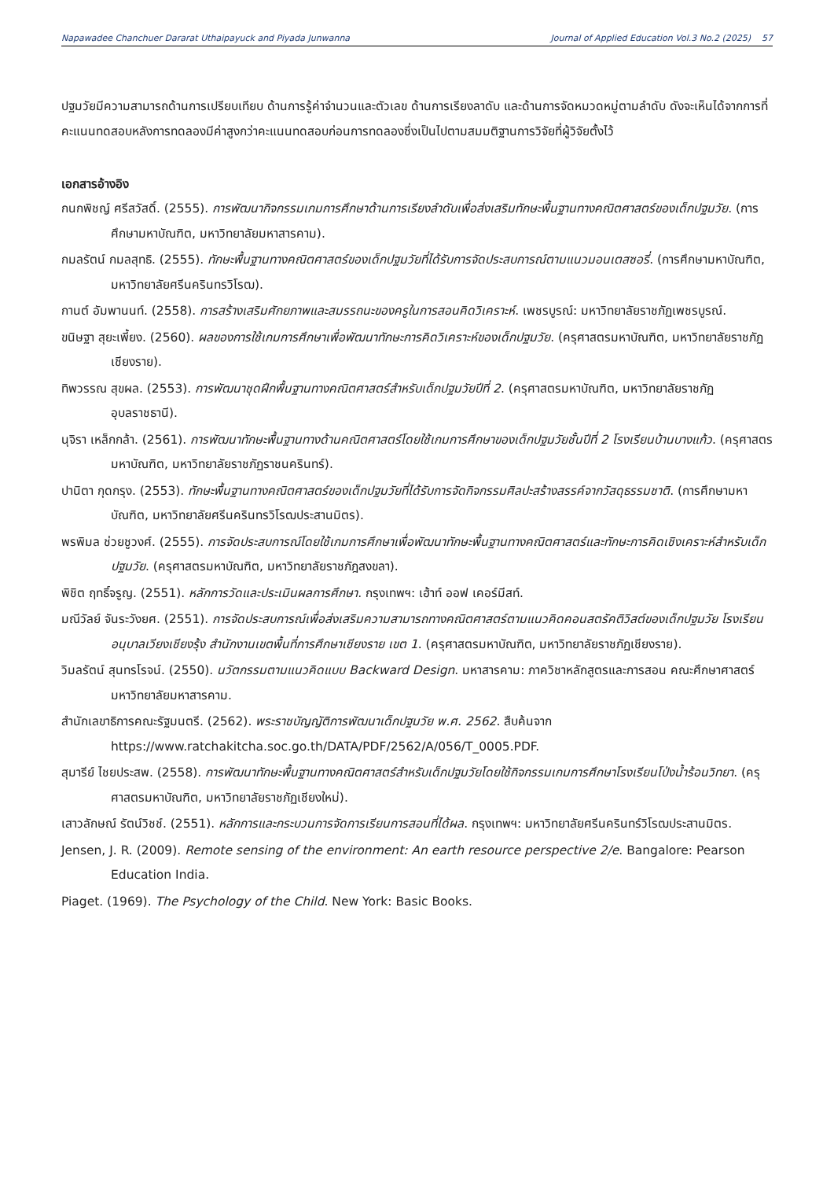Napawadee Chanchuer Dararat Uthaipayuck and Piyada Junwanna Journal of Applied Education Vol.3 No.2 (2025) 57
ปฐมวัยมีความสามารถด้านการเปรียบเทียบ ด้านการรู้ค่าจำนวนและตัวเลข ด้านการเรียงลาดับ และด้านการจัดหมวดหมู่ตามลำดับ ดังจะเห็นได้จากการที่คะแนนทดสอบหลังการทดลองมีค่าสูงกว่าคะแนนทดสอบก่อนการทดลองซึ่งเป็นไปตามสมมติฐานการวิจัยที่ผู้วิจัยตั้งไว้
เอกสารอ้างอิง
กนกพิชญ์ ศรีสวัสดิ์. (2555). การพัฒนากิจกรรมเกมการศึกษาด้านการเรียงลำดับเพื่อส่งเสริมทักษะพื้นฐานทางคณิตศาสตร์ของเด็กปฐมวัย. (การศึกษามหาบัณฑิต, มหาวิทยาลัยมหาสารคาม).
กมลรัตน์ กมลสุทธิ. (2555). ทักษะพื้นฐานทางคณิตศาสตร์ของเด็กปฐมวัยที่ได้รับการจัดประสบการณ์ตามแนวมอนเตสซอรี่. (การศึกษามหาบัณฑิต, มหาวิทยาลัยศรีนครินทรวิโรฒ).
กานต์ อัมพานนท์. (2558). การสร้างเสริมศักยภาพและสมรรถนะของครูในการสอนคิดวิเคราะห์. เพชรบูรณ์: มหาวิทยาลัยราชภัฏเพชรบูรณ์.
ขนิษฐา สุยะเพี้ยง. (2560). ผลของการใช้เกมการศึกษาเพื่อพัฒนาทักษะการคิดวิเคราะห์ของเด็กปฐมวัย. (ครุศาสตรมหาบัณฑิต, มหาวิทยาลัยราชภัฏเชียงราย).
ทิพวรรณ สุขผล. (2553). การพัฒนาชุดฝึกพื้นฐานทางคณิตศาสตร์สำหรับเด็กปฐมวัยปีที่ 2. (ครุศาสตรมหาบัณฑิต, มหาวิทยาลัยราชภัฏอุบลราชธานี).
นุจิรา เหล็กกล้า. (2561). การพัฒนาทักษะพื้นฐานทางด้านคณิตศาสตร์โดยใช้เกมการศึกษาของเด็กปฐมวัยชั้นปีที่ 2 โรงเรียนบ้านบางแก้ว. (ครุศาสตรมหาบัณฑิต, มหาวิทยาลัยราชภัฏราชนครินทร์).
ปานิตา กุดกรุง. (2553). ทักษะพื้นฐานทางคณิตศาสตร์ของเด็กปฐมวัยที่ได้รับการจัดกิจกรรมศิลปะสร้างสรรค์จากวัสดุธรรมชาติ. (การศึกษามหาบัณฑิต, มหาวิทยาลัยศรีนครินทรวิโรฒประสานมิตร).
พรพิมล ช่วยชูวงศ์. (2555). การจัดประสบการณ์โดยใช้เกมการศึกษาเพื่อพัฒนาทักษะพื้นฐานทางคณิตศาสตร์และทักษะการคิดเชิงเคราะห์สำหรับเด็กปฐมวัย. (ครุศาสตรมหาบัณฑิต, มหาวิทยาลัยราชภัฎสงขลา).
พิชิต ฤทธิ์จรูญ. (2551). หลักการวัดและประเมินผลการศึกษา. กรุงเทพฯ: เฮ้าท์ ออฟ เคอร์มีสท์.
มณีวัลย์ จันระวังยศ. (2551). การจัดประสบการณ์เพื่อส่งเสริมความสามารถทางคณิตศาสตร์ตามแนวคิดคอนสตรัคติวิสต์ของเด็กปฐมวัย โรงเรียนอนุบาลเวียงเชียงรุ้ง สำนักงานเขตพื้นที่การศึกษาเชียงราย เขต 1. (ครุศาสตรมหาบัณฑิต, มหาวิทยาลัยราชภัฏเชียงราย).
วิมลรัตน์ สุนทรโรจน์. (2550). นวัตกรรมตามแนวคิดแบบ Backward Design. มหาสารคาม: ภาควิชาหลักสูตรและการสอน คณะศึกษาศาสตร์ มหาวิทยาลัยมหาสารคาม.
สำนักเลขาธิการคณะรัฐมนตรี. (2562). พระราชบัญญัติการพัฒนาเด็กปฐมวัย พ.ศ. 2562. สืบค้นจาก https://www.ratchakitcha.soc.go.th/DATA/PDF/2562/A/056/T_0005.PDF.
สุมารีย์ ไชยประสพ. (2558). การพัฒนาทักษะพื้นฐานทางคณิตศาสตร์สำหรับเด็กปฐมวัยโดยใช้กิจกรรมเกมการศึกษาโรงเรียนโป่งน้ำร้อนวิทยา. (ครุศาสตรมหาบัณฑิต, มหาวิทยาลัยราชภัฏเชียงใหม่).
เสาวลักษณ์ รัตน์วิชช์. (2551). หลักการและกระบวนการจัดการเรียนการสอนที่ได้ผล. กรุงเทพฯ: มหาวิทยาลัยศรีนครินทร์วิโรฒประสานมิตร.
Jensen, J. R. (2009). Remote sensing of the environment: An earth resource perspective 2/e. Bangalore: Pearson Education India.
Piaget. (1969). The Psychology of the Child. New York: Basic Books.